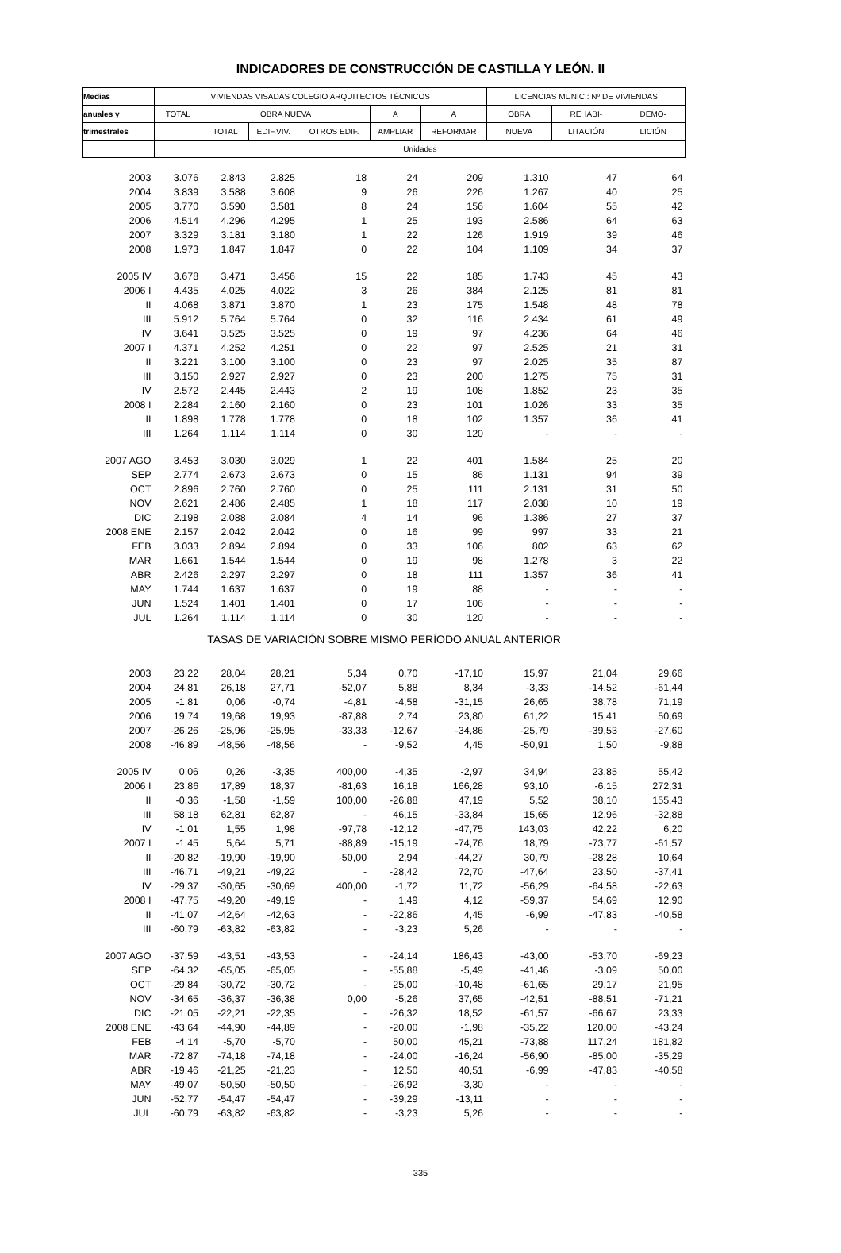INDICADORES DE CONSTRUCCIÓN DE CASTILLA Y LEÓN. II
| Medias | VIVIENDAS VISADAS COLEGIO ARQUITECTOS TÉCNICOS | | | | | | LICENCIAS MUNIC.: Nº DE VIVIENDAS | | |
| --- | --- | --- | --- | --- | --- | --- | --- | --- | --- |
| anuales y | TOTAL | OBRA NUEVA | | | A | A | OBRA | REHABI- | DEMO- |
| trimestrales | | TOTAL | EDIF.VIV. | OTROS EDIF. | AMPLIAR | REFORMAR | NUEVA | LITACIÓN | LICIÓN |
| | Unidades | | | | | | | | |
| 2003 | 3.076 | 2.843 | 2.825 | 18 | 24 | 209 | 1.310 | 47 | 64 |
| 2004 | 3.839 | 3.588 | 3.608 | 9 | 26 | 226 | 1.267 | 40 | 25 |
| 2005 | 3.770 | 3.590 | 3.581 | 8 | 24 | 156 | 1.604 | 55 | 42 |
| 2006 | 4.514 | 4.296 | 4.295 | 1 | 25 | 193 | 2.586 | 64 | 63 |
| 2007 | 3.329 | 3.181 | 3.180 | 1 | 22 | 126 | 1.919 | 39 | 46 |
| 2008 | 1.973 | 1.847 | 1.847 | 0 | 22 | 104 | 1.109 | 34 | 37 |
| 2005 IV | 3.678 | 3.471 | 3.456 | 15 | 22 | 185 | 1.743 | 45 | 43 |
| 2006 I | 4.435 | 4.025 | 4.022 | 3 | 26 | 384 | 2.125 | 81 | 81 |
| II | 4.068 | 3.871 | 3.870 | 1 | 23 | 175 | 1.548 | 48 | 78 |
| III | 5.912 | 5.764 | 5.764 | 0 | 32 | 116 | 2.434 | 61 | 49 |
| IV | 3.641 | 3.525 | 3.525 | 0 | 19 | 97 | 4.236 | 64 | 46 |
| 2007 I | 4.371 | 4.252 | 4.251 | 0 | 22 | 97 | 2.525 | 21 | 31 |
| II | 3.221 | 3.100 | 3.100 | 0 | 23 | 97 | 2.025 | 35 | 87 |
| III | 3.150 | 2.927 | 2.927 | 0 | 23 | 200 | 1.275 | 75 | 31 |
| IV | 2.572 | 2.445 | 2.443 | 2 | 19 | 108 | 1.852 | 23 | 35 |
| 2008 I | 2.284 | 2.160 | 2.160 | 0 | 23 | 101 | 1.026 | 33 | 35 |
| II | 1.898 | 1.778 | 1.778 | 0 | 18 | 102 | 1.357 | 36 | 41 |
| III | 1.264 | 1.114 | 1.114 | 0 | 30 | 120 | - | - | - |
| 2007 AGO | 3.453 | 3.030 | 3.029 | 1 | 22 | 401 | 1.584 | 25 | 20 |
| SEP | 2.774 | 2.673 | 2.673 | 0 | 15 | 86 | 1.131 | 94 | 39 |
| OCT | 2.896 | 2.760 | 2.760 | 0 | 25 | 111 | 2.131 | 31 | 50 |
| NOV | 2.621 | 2.486 | 2.485 | 1 | 18 | 117 | 2.038 | 10 | 19 |
| DIC | 2.198 | 2.088 | 2.084 | 4 | 14 | 96 | 1.386 | 27 | 37 |
| 2008 ENE | 2.157 | 2.042 | 2.042 | 0 | 16 | 99 | 997 | 33 | 21 |
| FEB | 3.033 | 2.894 | 2.894 | 0 | 33 | 106 | 802 | 63 | 62 |
| MAR | 1.661 | 1.544 | 1.544 | 0 | 19 | 98 | 1.278 | 3 | 22 |
| ABR | 2.426 | 2.297 | 2.297 | 0 | 18 | 111 | 1.357 | 36 | 41 |
| MAY | 1.744 | 1.637 | 1.637 | 0 | 19 | 88 | - | - | - |
| JUN | 1.524 | 1.401 | 1.401 | 0 | 17 | 106 | - | - | - |
| JUL | 1.264 | 1.114 | 1.114 | 0 | 30 | 120 | - | - | - |
| TASAS DE VARIACIÓN SOBRE MISMO PERÍODO ANUAL ANTERIOR | | | | | | | | | |
| 2003 | 23,22 | 28,04 | 28,21 | 5,34 | 0,70 | -17,10 | 15,97 | 21,04 | 29,66 |
| 2004 | 24,81 | 26,18 | 27,71 | -52,07 | 5,88 | 8,34 | -3,33 | -14,52 | -61,44 |
| 2005 | -1,81 | 0,06 | -0,74 | -4,81 | -4,58 | -31,15 | 26,65 | 38,78 | 71,19 |
| 2006 | 19,74 | 19,68 | 19,93 | -87,88 | 2,74 | 23,80 | 61,22 | 15,41 | 50,69 |
| 2007 | -26,26 | -25,96 | -25,95 | -33,33 | -12,67 | -34,86 | -25,79 | -39,53 | -27,60 |
| 2008 | -46,89 | -48,56 | -48,56 | - | -9,52 | 4,45 | -50,91 | 1,50 | -9,88 |
| 2005 IV | 0,06 | 0,26 | -3,35 | 400,00 | -4,35 | -2,97 | 34,94 | 23,85 | 55,42 |
| 2006 I | 23,86 | 17,89 | 18,37 | -81,63 | 16,18 | 166,28 | 93,10 | -6,15 | 272,31 |
| II | -0,36 | -1,58 | -1,59 | 100,00 | -26,88 | 47,19 | 5,52 | 38,10 | 155,43 |
| III | 58,18 | 62,81 | 62,87 | - | 46,15 | -33,84 | 15,65 | 12,96 | -32,88 |
| IV | -1,01 | 1,55 | 1,98 | -97,78 | -12,12 | -47,75 | 143,03 | 42,22 | 6,20 |
| 2007 I | -1,45 | 5,64 | 5,71 | -88,89 | -15,19 | -74,76 | 18,79 | -73,77 | -61,57 |
| II | -20,82 | -19,90 | -19,90 | -50,00 | 2,94 | -44,27 | 30,79 | -28,28 | 10,64 |
| III | -46,71 | -49,21 | -49,22 | - | -28,42 | 72,70 | -47,64 | 23,50 | -37,41 |
| IV | -29,37 | -30,65 | -30,69 | 400,00 | -1,72 | 11,72 | -56,29 | -64,58 | -22,63 |
| 2008 I | -47,75 | -49,20 | -49,19 | - | 1,49 | 4,12 | -59,37 | 54,69 | 12,90 |
| II | -41,07 | -42,64 | -42,63 | - | -22,86 | 4,45 | -6,99 | -47,83 | -40,58 |
| III | -60,79 | -63,82 | -63,82 | - | -3,23 | 5,26 | - | - | - |
| 2007 AGO | -37,59 | -43,51 | -43,53 | - | -24,14 | 186,43 | -43,00 | -53,70 | -69,23 |
| SEP | -64,32 | -65,05 | -65,05 | - | -55,88 | -5,49 | -41,46 | -3,09 | 50,00 |
| OCT | -29,84 | -30,72 | -30,72 | - | 25,00 | -10,48 | -61,65 | 29,17 | 21,95 |
| NOV | -34,65 | -36,37 | -36,38 | 0,00 | -5,26 | 37,65 | -42,51 | -88,51 | -71,21 |
| DIC | -21,05 | -22,21 | -22,35 | - | -26,32 | 18,52 | -61,57 | -66,67 | 23,33 |
| 2008 ENE | -43,64 | -44,90 | -44,89 | - | -20,00 | -1,98 | -35,22 | 120,00 | -43,24 |
| FEB | -4,14 | -5,70 | -5,70 | - | 50,00 | 45,21 | -73,88 | 117,24 | 181,82 |
| MAR | -72,87 | -74,18 | -74,18 | - | -24,00 | -16,24 | -56,90 | -85,00 | -35,29 |
| ABR | -19,46 | -21,25 | -21,23 | - | 12,50 | 40,51 | -6,99 | -47,83 | -40,58 |
| MAY | -49,07 | -50,50 | -50,50 | - | -26,92 | -3,30 | - | - | - |
| JUN | -52,77 | -54,47 | -54,47 | - | -39,29 | -13,11 | - | - | - |
| JUL | -60,79 | -63,82 | -63,82 | - | -3,23 | 5,26 | - | - | - |
335